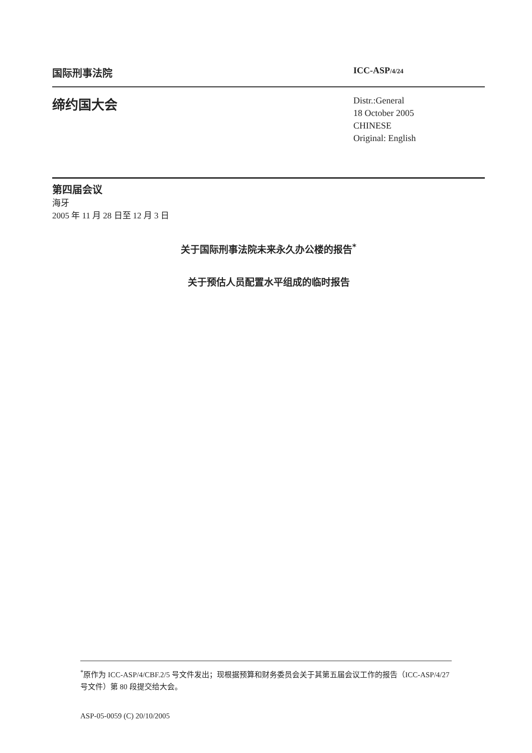国际刑事法院 ICC-ASP/4/24
缔约国大会
Distr.:General
18 October 2005
CHINESE
Original: English
第四届会议
海牙
2005 年 11 月 28 日至 12 月 3 日
关于国际刑事法院未来永久办公楼的报告<sup>*</sup>
关于预估人员配置水平组成的临时报告
<sup>*</sup> 原作为 ICC-ASP/4/CBF.2/5 号文件发出；现根据预算和财务委员会关于其第五届会议工作的报告（ICC-ASP/4/27 号文件）第 80 段提交给大会。
ASP-05-0059 (C) 20/10/2005